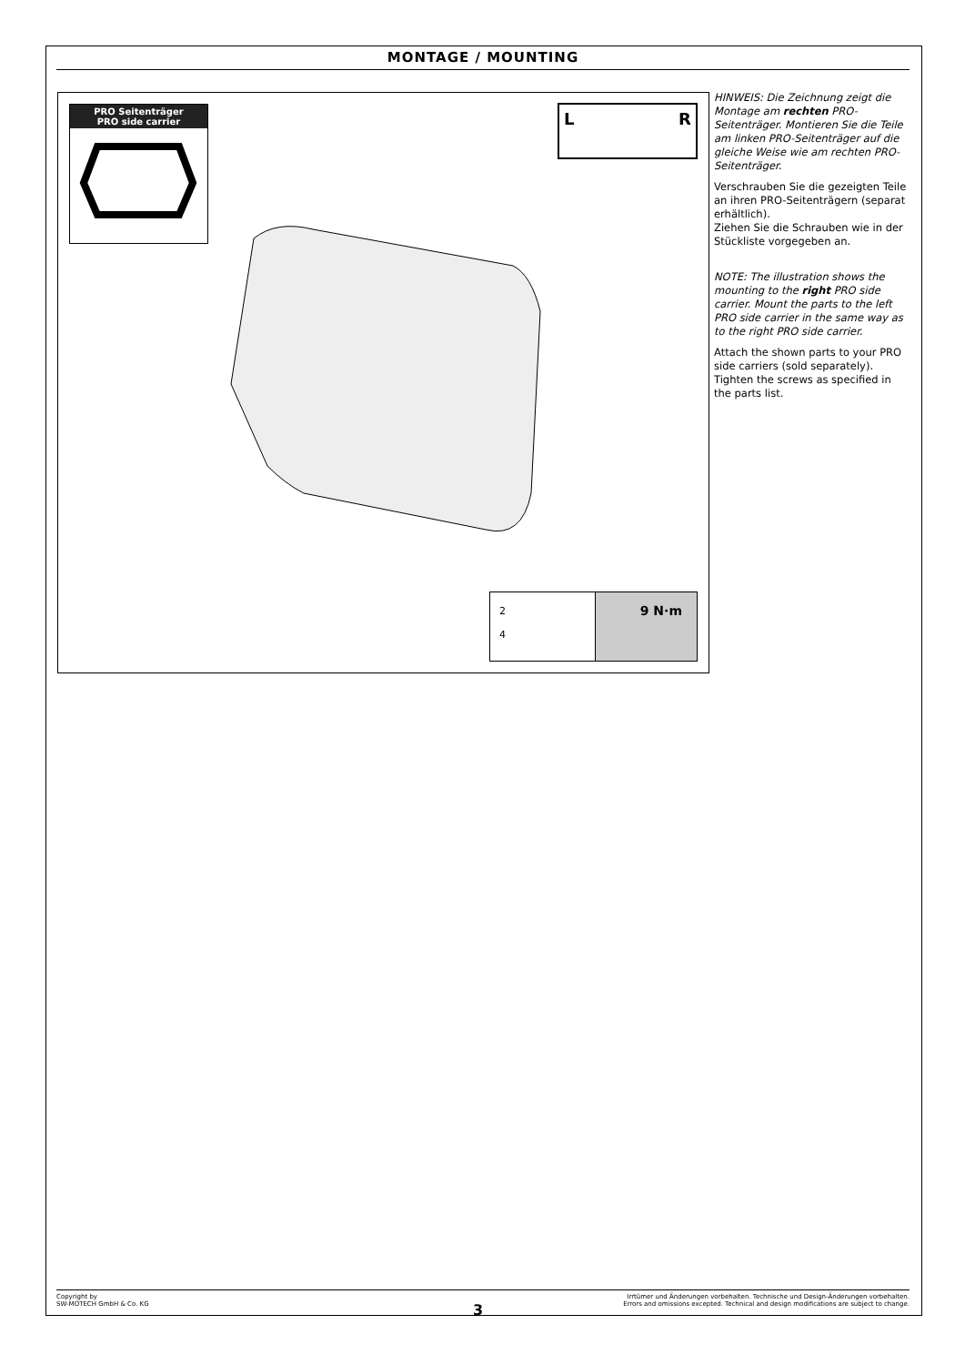MONTAGE / MOUNTING
PRO Seitenträger
PRO side carrier
L
R
2
4
9 N·m
HINWEIS: Die Zeichnung zeigt die Montage am rechten PRO-Seitenträger. Montieren Sie die Teile am linken PRO-Seitenträger auf die gleiche Weise wie am rechten PRO-Seitenträger.
Verschrauben Sie die gezeigten Teile an ihren PRO-Seitenträgern (separat erhältlich).
Ziehen Sie die Schrauben wie in der Stückliste vorgegeben an.
NOTE: The illustration shows the mounting to the right PRO side carrier. Mount the parts to the left PRO side carrier in the same way as to the right PRO side carrier.
Attach the shown parts to your PRO side carriers (sold separately). Tighten the screws as specified in the parts list.
Copyright by
SW-MOTECH GmbH & Co. KG
Irrtümer und Änderungen vorbehalten. Technische und Design-Änderungen vorbehalten.
Errors and omissions excepted. Technical and design modifications are subject to change.
3